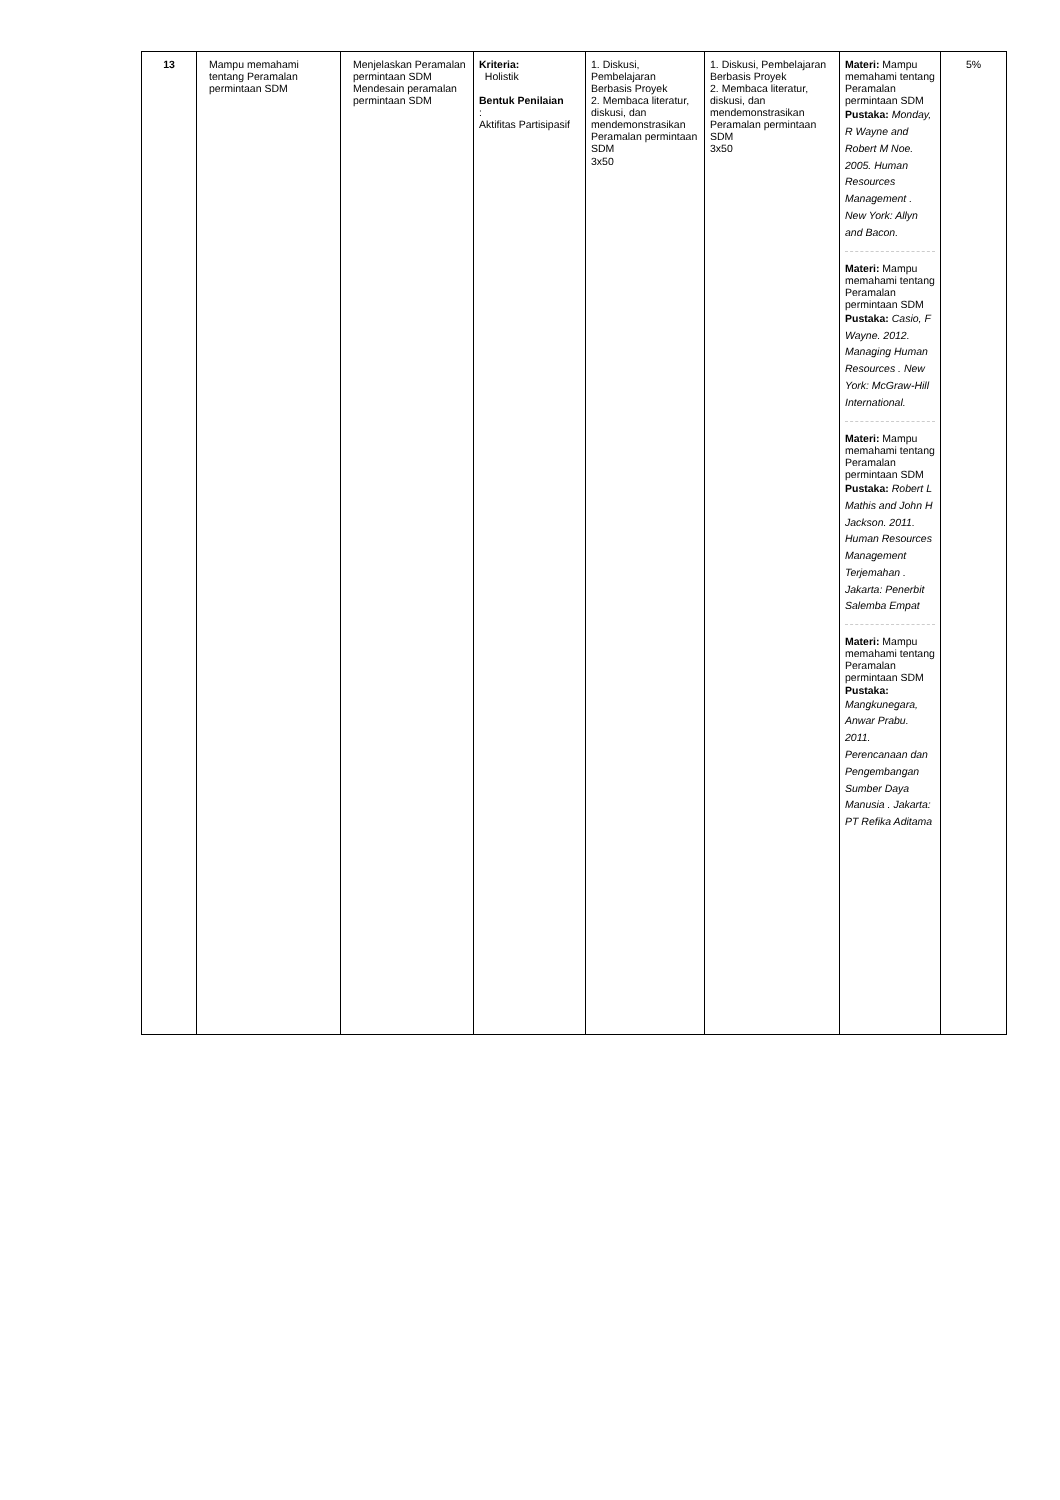| 13 | Mampu memahami tentang Peramalan permintaan SDM | Menjelaskan Peramalan permintaan SDM Mendesain peramalan permintaan SDM | Kriteria: Holistik Bentuk Penilaian : Aktifitas Partisipasif | 1. Diskusi, Pembelajaran Berbasis Proyek 2. Membaca literatur, diskusi, dan mendemonstrasikan Peramalan permintaan SDM 3x50 | 1. Diskusi, Pembelajaran Berbasis Proyek 2. Membaca literatur, diskusi, dan mendemonstrasikan Peramalan permintaan SDM 3x50 | Materi: Mampu memahami tentang Peramalan permintaan SDM Pustaka: Monday, R Wayne and Robert M Noe. 2005. Human Resources Management . New York: Allyn and Bacon. Materi: Mampu memahami tentang Peramalan permintaan SDM Pustaka: Casio, F Wayne. 2012. Managing Human Resources . New York: McGraw-Hill International. Materi: Mampu memahami tentang Peramalan permintaan SDM Pustaka: Robert L Mathis and John H Jackson. 2011. Human Resources Management Terjemahan . Jakarta: Penerbit Salemba Empat Materi: Mampu memahami tentang Peramalan permintaan SDM Pustaka: Mangkunegara, Anwar Prabu. 2011. Perencanaan dan Pengembangan Sumber Daya Manusia . Jakarta: PT Refika Aditama | 5% |